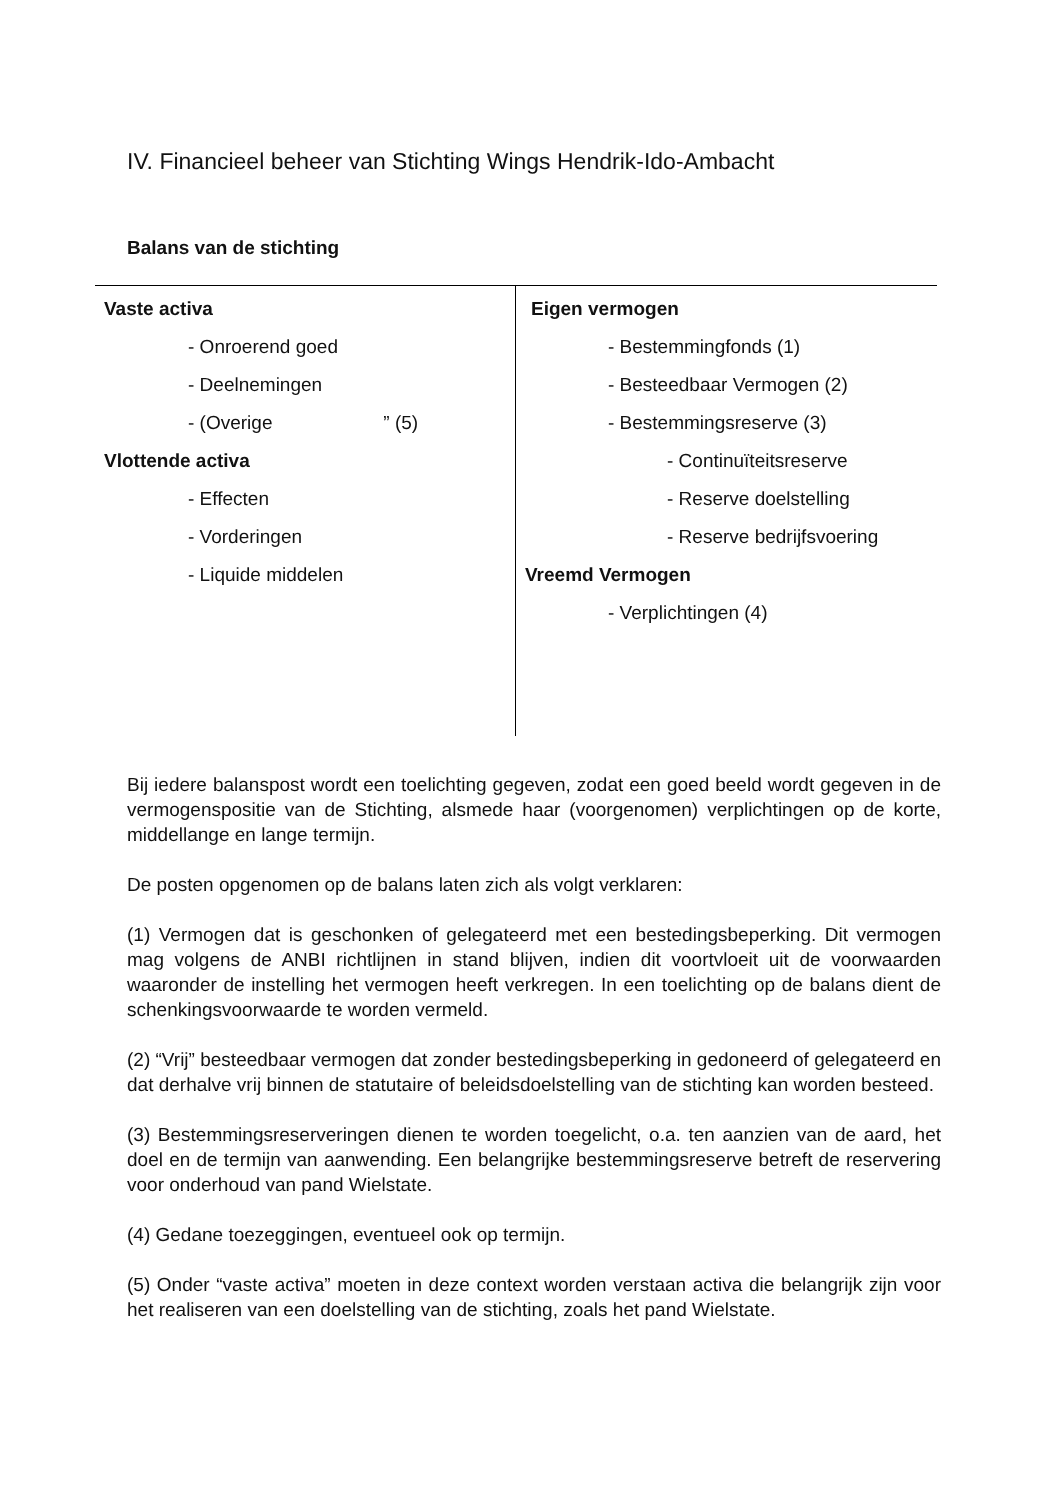IV. Financieel beheer van Stichting Wings Hendrik-Ido-Ambacht
Balans van de stichting
| Vaste activa - Onroerend goed - Deelnemingen - (Overige ” (5) Vlottende activa - Effecten - Vorderingen - Liquide middelen | Eigen vermogen - Bestemmingfonds (1) - Besteedbaar Vermogen (2) - Bestemmingsreserve (3) - Continuïteitsreserve - Reserve doelstelling - Reserve bedrijfsvoering Vreemd Vermogen - Verplichtingen (4) |
Bij iedere balanspost wordt een toelichting gegeven, zodat een goed beeld wordt gegeven in de vermogenspositie van de Stichting, alsmede haar (voorgenomen) verplichtingen op de korte, middellange en lange termijn.
De posten opgenomen op de balans laten zich als volgt verklaren:
(1) Vermogen dat is geschonken of gelegateerd met een bestedingsbeperking. Dit vermogen mag volgens de ANBI richtlijnen in stand blijven, indien dit voortvloeit uit de voorwaarden waaronder de instelling het vermogen heeft verkregen. In een toelichting op de balans dient de schenkingsvoorwaarde te worden vermeld.
(2) “Vrij” besteedbaar vermogen dat zonder bestedingsbeperking in gedoneerd of gelegateerd en dat derhalve vrij binnen de statutaire of beleidsdoelstelling van de stichting kan worden besteed.
(3) Bestemmingsreserveringen dienen te worden toegelicht, o.a. ten aanzien van de aard, het doel en de termijn van aanwending. Een belangrijke bestemmingsreserve betreft de reservering voor onderhoud van pand Wielstate.
(4) Gedane toezeggingen, eventueel ook op termijn.
(5) Onder “vaste activa” moeten in deze context worden verstaan activa die belangrijk zijn voor het realiseren van een doelstelling van de stichting, zoals het pand Wielstate.